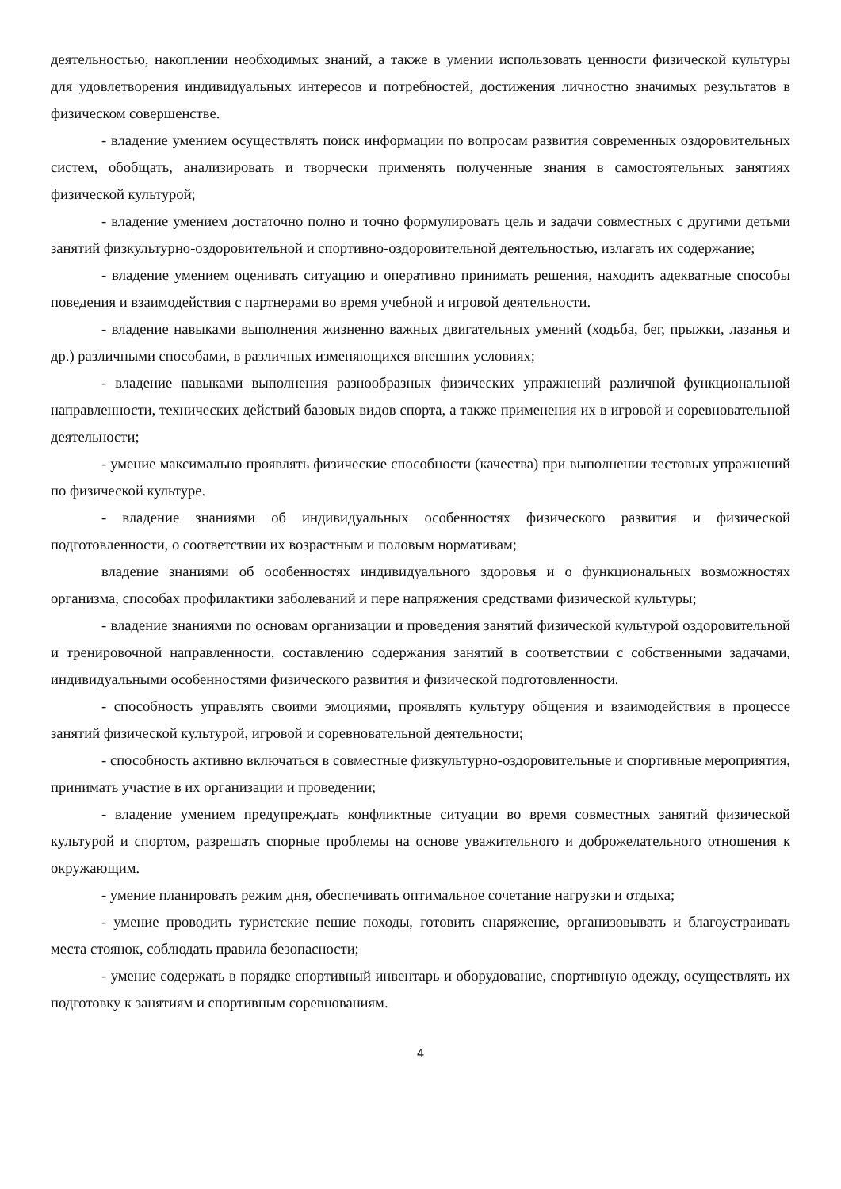деятельностью, накоплении необходимых знаний, а также в умении использовать ценности физической культуры для удовлетворения индивидуальных интересов и потребностей, достижения личностно значимых результатов в физическом совершенстве.
- владение умением осуществлять поиск информации по вопросам развития современных оздоровительных систем, обобщать, анализировать и творчески применять полученные знания в самостоятельных занятиях физической культурой;
- владение умением достаточно полно и точно формулировать цель и задачи совместных с другими детьми занятий физкультурно-оздоровительной и спортивно-оздоровительной деятельностью, излагать их содержание;
- владение умением оценивать ситуацию и оперативно принимать решения, находить адекватные способы поведения и взаимодействия с партнерами во время учебной и игровой деятельности.
- владение навыками выполнения жизненно важных двигательных умений (ходьба, бег, прыжки, лазанья и др.) различными способами, в различных изменяющихся внешних условиях;
- владение навыками выполнения разнообразных физических упражнений различной функциональной направленности, технических действий базовых видов спорта, а также применения их в игровой и соревновательной деятельности;
- умение максимально проявлять физические способности (качества) при выполнении тестовых упражнений по физической культуре.
- владение знаниями об индивидуальных особенностях физического развития и физической подготовленности, о соответствии их возрастным и половым нормативам;
владение знаниями об особенностях индивидуального здоровья и о функциональных возможностях организма, способах профилактики заболеваний и пере напряжения средствами физической культуры;
- владение знаниями по основам организации и проведения занятий физической культурой оздоровительной и тренировочной направленности, составлению содержания занятий в соответствии с собственными задачами, индивидуальными особенностями физического развития и физической подготовленности.
- способность управлять своими эмоциями, проявлять культуру общения и взаимодействия в процессе занятий физической культурой, игровой и соревновательной деятельности;
- способность активно включаться в совместные физкультурно-оздоровительные и спортивные мероприятия, принимать участие в их организации и проведении;
- владение умением предупреждать конфликтные ситуации во время совместных занятий физической культурой и спортом, разрешать спорные проблемы на основе уважительного и доброжелательного отношения к окружающим.
- умение планировать режим дня, обеспечивать оптимальное сочетание нагрузки и отдыха;
- умение проводить туристские пешие походы, готовить снаряжение, организовывать и благоустраивать места стоянок, соблюдать правила безопасности;
- умение содержать в порядке спортивный инвентарь и оборудование, спортивную одежду, осуществлять их подготовку к занятиям и спортивным соревнованиям.
4